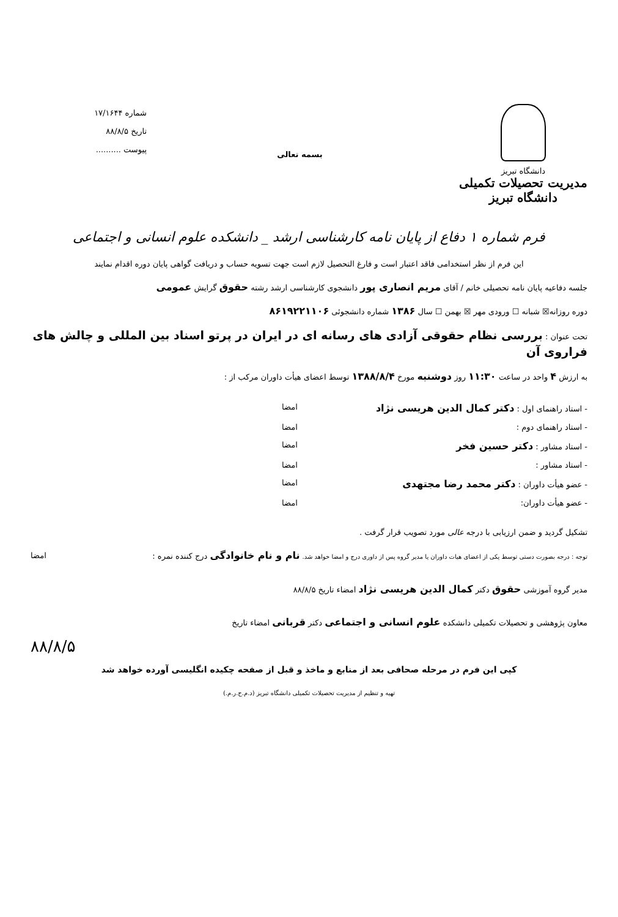دانشگاه تبریز
مدیریت تحصیلات تکمیلی دانشگاه تبریز
بسمه تعالی
شماره ۱۷/۱۶۴۴
تاریخ ۸۸/۸/۵
پیوست ..........
فرم شماره ۱ دفاع از پایان نامه کارشناسی ارشد _ دانشکده علوم انسانی و اجتماعی
این فرم از نظر استخدامی فاقد اعتبار است و فارغ التحصیل لازم است جهت تسویه حساب و دریافت گواهی پایان دوره اقدام نمایند
جلسه دفاعیه پایان نامه تحصیلی خانم / آقای مریم انصاری پور دانشجوی کارشناسی ارشد رشته حقوق گرایش عمومی
دوره روزانه☒ شبانه ☐ ورودی مهر ☒ بهمن ☐ سال ۱۳۸۶ شماره دانشجوئی ۸۶۱۹۲۲۱۱۰۶
تحت عنوان : بررسی نظام حقوقی آزادی های رسانه ای در ایران در پرتو اسناد بین المللی و چالش های فراروی آن
به ارزش ۴ واحد در ساعت ۱۱:۳۰ روز دوشنبه مورخ ۱۳۸۸/۸/۴ توسط اعضای هیأت داوران مرکب از :
- استاد راهنمای اول : دکتر کمال الدین هریسی نژاد امضا
- استاد راهنمای دوم : امضا
- استاد مشاور : دکتر حسین فخر امضا
- استاد مشاور : امضا
- عضو هیأت داوران : دکتر محمد رضا مجتهدی امضا
- عضو هیأت داوران: امضا
تشکیل گردید و ضمن ارزیابی با درجه عالی مورد تصویب قرار گرفت .
توجه : درجه بصورت دستی توسط یکی از اعضای هیات داوران یا مدیر گروه پس از داوری درج و امضا خواهد شد. نام و نام خانوادگی درج کننده نمره : امضا
مدیر گروه آموزشی حقوق دکتر کمال الدین هریسی نژاد امضاء تاریخ ۸۸/۸/۵
معاون پژوهشی و تحصیلات تکمیلی دانشکده علوم انسانی و اجتماعی دکتر قربانی امضاء تاریخ
۸۸/۸/۵
کپی این فرم در مرحله صحافی بعد از منابع و ماخذ و قبل از صفحه چکیده انگلیسی آورده خواهد شد
تهیه و تنظیم از مدیریت تحصیلات تکمیلی دانشگاه تبریز (د.م.ح.ر.م.)